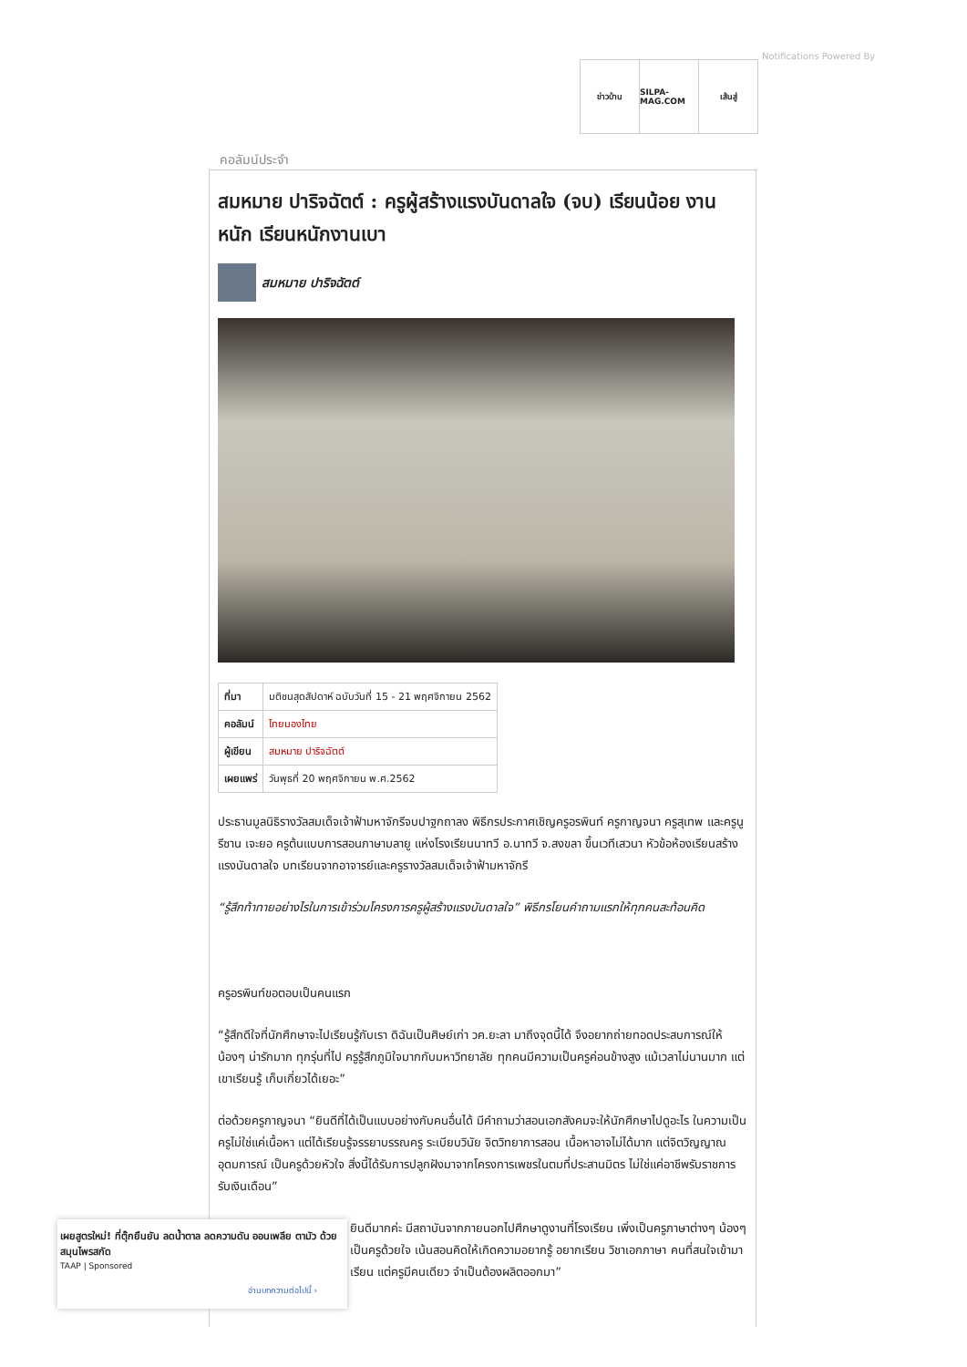Notifications Powered By
ข่าวบ้าน SILPA-MAG.COM เส้นสู่
คอลัมน์ประจำ
สมหมาย ปาริจฉัตต์ : ครูผู้สร้างแรงบันดาลใจ (จบ) เรียนน้อย งานหนัก เรียนหนักงานเบา
สมหมาย ปาริจฉัตต์
| ที่มา | มติชนสุดสัปดาห์ ฉบับวันที่ 15 - 21 พฤศจิกายน 2562 |
| คอลัมน์ | ไทยมองไทย |
| ผู้เขียน | สมหมาย ปาริจฉัตต์ |
| เผยแพร่ | วันพุธที่ 20 พฤศจิกายน พ.ศ.2562 |
ประธานมูลนิธิรางวัลสมเด็จเจ้าฟ้ามหาจักรีจบปาฐกถาลง พิธีกรประกาศเชิญครูอรพินท์ ครูกาญจนา ครูสุเทพ และครูนูรีซาน เจะยอ ครูต้นแบบการสอนภาษามลายู แห่งโรงเรียนนาทวี อ.นาทวี จ.สงขลา ขึ้นเวทีเสวนา หัวข้อห้องเรียนสร้างแรงบันดาลใจ บทเรียนจากอาจารย์และครูรางวัลสมเด็จเจ้าฟ้ามหาจักรี
“รู้สึกท้าทายอย่างไรในการเข้าร่วมโครงการครูผู้สร้างแรงบันดาลใจ” พิธีกรโยนคำถามแรกให้ทุกคนสะท้อนคิด
ครูอรพินท์ขอตอบเป็นคนแรก
“รู้สึกดีใจที่นักศึกษาจะไปเรียนรู้กับเรา ดิฉันเป็นศิษย์เก่า วค.ยะลา มาถึงจุดนี้ได้ จึงอยากถ่ายทอดประสบการณ์ให้น้องๆ น่ารักมาก ทุกรุ่นที่ไป ครูรู้สึกภูมิใจมากกับมหาวิทยาลัย ทุกคนมีความเป็นครูค่อนข้างสูง แม้เวลาไม่นานมาก แต่เขาเรียนรู้ เก็บเกี่ยวได้เยอะ”
ต่อด้วยครูกาญจนา “ยินดีที่ได้เป็นแบบอย่างกับคนอื่นได้ มีคำถามว่าสอนเอกสังคมจะให้นักศึกษาไปดูอะไร ในความเป็นครูไม่ใช่แค่เนื้อหา แต่ได้เรียนรู้จรรยาบรรณครู ระเบียบวินัย จิตวิทยาการสอน เนื้อหาอาจไม่ได้มาก แต่จิตวิญญาณ อุดมการณ์ เป็นครูด้วยหัวใจ สิ่งนี้ได้รับการปลูกฝังมาจากโครงการเพชรในตมที่ประสานมิตร ไม่ใช่แค่อาชีพรับราชการ รับเงินเดือน”
ยินดีมากค่ะ มีสถาบันจากภายนอกไปศึกษาดูงานที่โรงเรียน เพิ่งเป็นครูภาษาต่างๆ น้องๆ เป็นครูด้วยใจ เน้นสอนคิดให้เกิดความอยากรู้ อยากเรียน วิชาเอกภาษา คนที่สนใจเข้ามาเรียน แต่ครูมีคนเดียว จำเป็นต้องผลิตออกมา”
เผยสูตรใหม่! ที่ตุ๊กยืนยัน ลดน้ำตาล ลดความดัน ออนเพลีย ตามัว ด้วยสมุนไพรสกัด
TAAP | Sponsored
อ่านบทความต่อไปนี้ ›